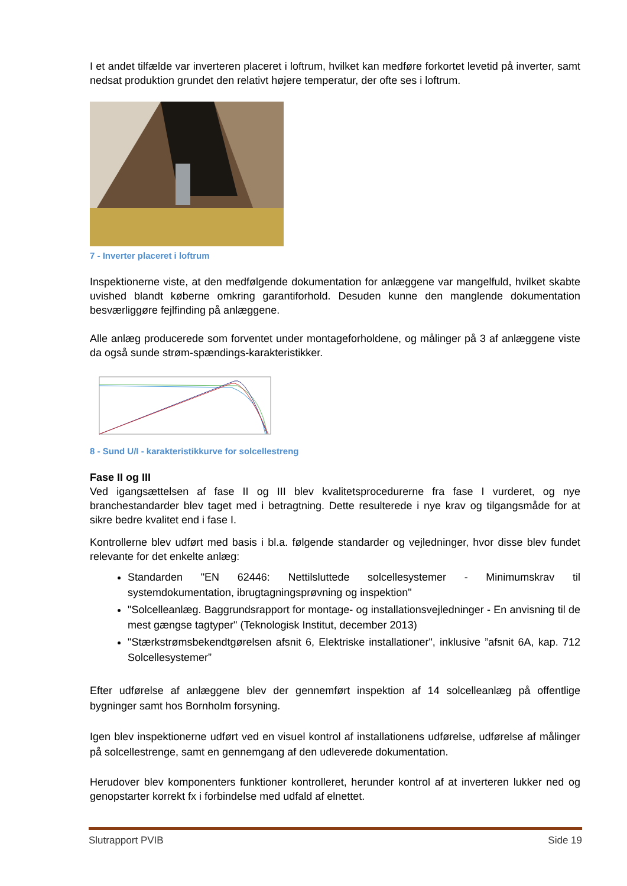I et andet tilfælde var inverteren placeret i loftrum, hvilket kan medføre forkortet levetid på inverter, samt nedsat produktion grundet den relativt højere temperatur, der ofte ses i loftrum.
7 - Inverter placeret i loftrum
Inspektionerne viste, at den medfølgende dokumentation for anlæggene var mangelfuld, hvilket skabte uvished blandt køberne omkring garantiforhold. Desuden kunne den manglende dokumentation besværliggøre fejlfinding på anlæggene.
Alle anlæg producerede som forventet under montageforholdene, og målinger på 3 af anlæggene viste da også sunde strøm-spændings-karakteristikker.
8 - Sund U/I - karakteristikkurve for solcellestreng
Fase II og III
Ved igangsættelsen af fase II og III blev kvalitetsprocedurerne fra fase I vurderet, og nye branchestandarder blev taget med i betragtning. Dette resulterede i nye krav og tilgangsmåde for at sikre bedre kvalitet end i fase I.
Kontrollerne blev udført med basis i bl.a. følgende standarder og vejledninger, hvor disse blev fundet relevante for det enkelte anlæg:
Standarden "EN 62446: Nettilsluttede solcellesystemer - Minimumskrav til systemdokumentation, ibrugtagningsprøvning og inspektion"
"Solcelleanlæg. Baggrundsrapport for montage- og installationsvejledninger - En anvisning til de mest gængse tagtyper" (Teknologisk Institut, december 2013)
"Stærkstrømsbekendtgørelsen afsnit 6, Elektriske installationer", inklusive ”afsnit 6A, kap. 712 Solcellesystemer”
Efter udførelse af anlæggene blev der gennemført inspektion af 14 solcelleanlæg på offentlige bygninger samt hos Bornholm forsyning.
Igen blev inspektionerne udført ved en visuel kontrol af installationens udførelse, udførelse af målinger på solcellestrenge, samt en gennemgang af den udleverede dokumentation.
Herudover blev komponenters funktioner kontrolleret, herunder kontrol af at inverteren lukker ned og genopstarter korrekt fx i forbindelse med udfald af elnettet.
Slutrapport PVIB Side 19